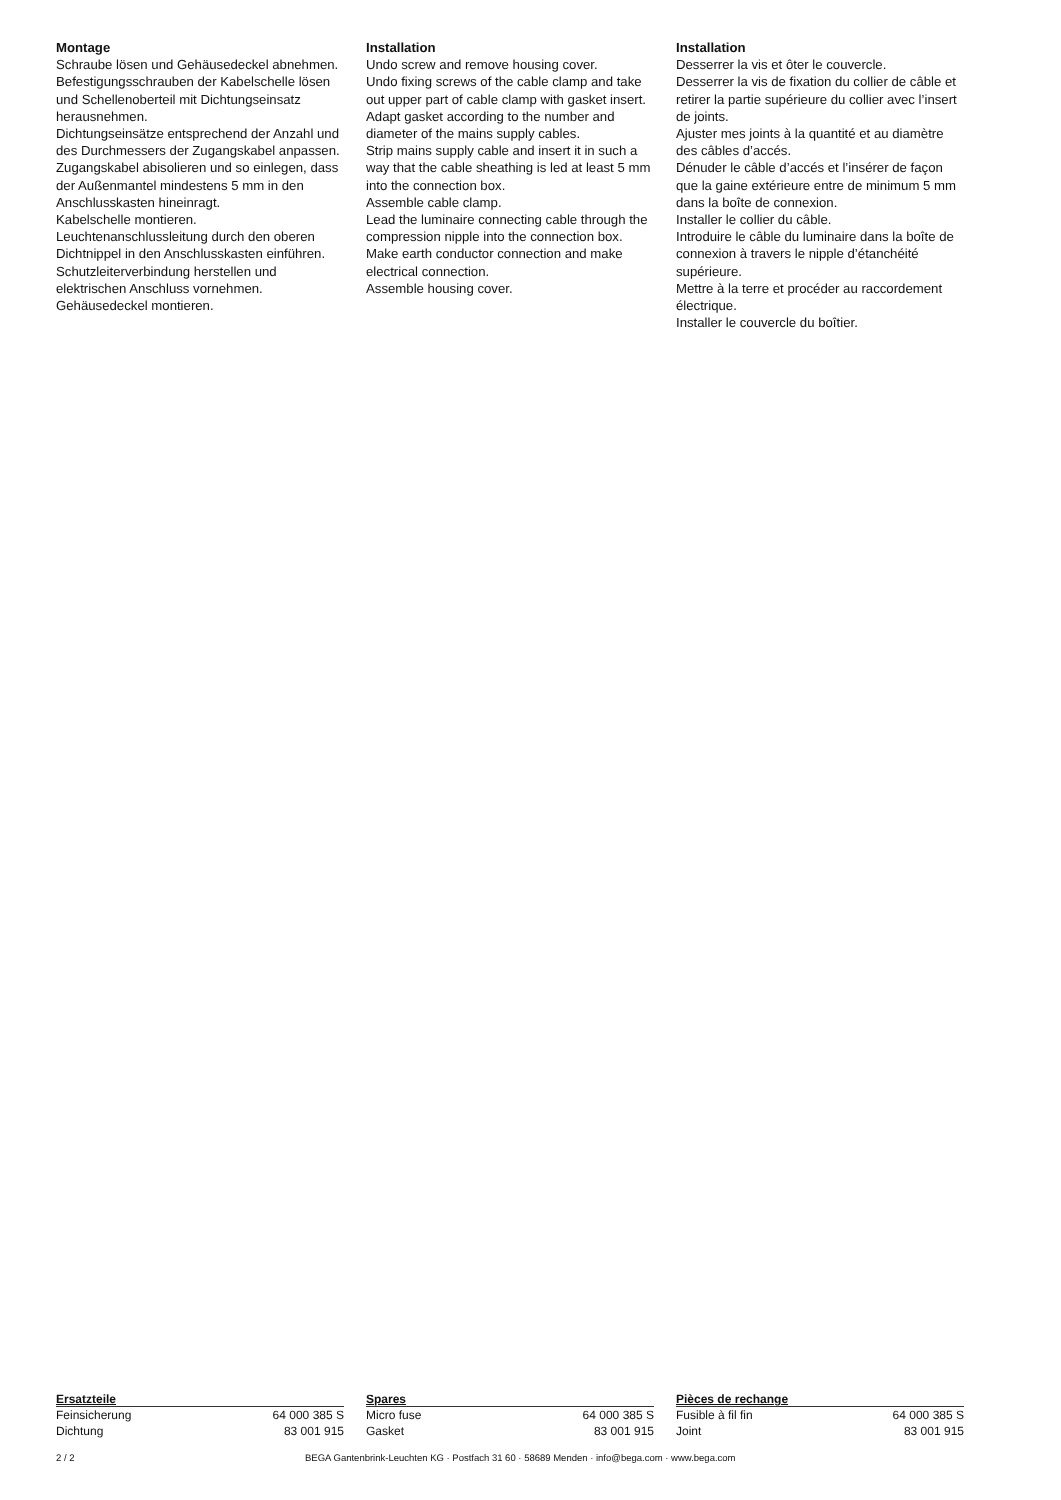Montage
Schraube lösen und Gehäusedeckel abnehmen.
Befestigungsschrauben der Kabelschelle lösen und Schellenoberteil mit Dichtungseinsatz herausnehmen.
Dichtungseinsätze entsprechend der Anzahl und des Durchmessers der Zugangskabel anpassen.
Zugangskabel abisolieren und so einlegen, dass der Außenmantel mindestens 5 mm in den Anschlusskasten hineinragt.
Kabelschelle montieren.
Leuchtenanschlussleitung durch den oberen Dichtnippel in den Anschlusskasten einführen.
Schutzleiterverbindung herstellen und elektrischen Anschluss vornehmen.
Gehäusedeckel montieren.
Installation
Undo screw and remove housing cover.
Undo fixing screws of the cable clamp and take out upper part of cable clamp with gasket insert.
Adapt gasket according to the number and diameter of the mains supply cables.
Strip mains supply cable and insert it in such a way that the cable sheathing is led at least 5 mm into the connection box.
Assemble cable clamp.
Lead the luminaire connecting cable through the compression nipple into the connection box.
Make earth conductor connection and make electrical connection.
Assemble housing cover.
Installation
Desserrer la vis et ôter le couvercle.
Desserrer la vis de fixation du collier de câble et retirer la partie supérieure du collier avec l’insert de joints.
Ajuster mes joints à la quantité et au diamètre des câbles d’accés.
Dénuder le câble d’accés et l’insérer de façon que la gaine extérieure entre de minimum 5 mm dans la boîte de connexion.
Installer le collier du câble.
Introduire le câble du luminaire dans la boîte de connexion à travers le nipple d’étanchéité supérieure.
Mettre à la terre et procéder au raccordement électrique.
Installer le couvercle du boîtier.
| Ersatzteile | |
| --- | --- |
| Feinsicherung | 64 000 385 S |
| Dichtung | 83 001 915 |
| Spares | |
| --- | --- |
| Micro fuse | 64 000 385 S |
| Gasket | 83 001 915 |
| Pièces de rechange | |
| --- | --- |
| Fusible à fil fin | 64 000 385 S |
| Joint | 83 001 915 |
2 / 2 BEGA Gantenbrink-Leuchten KG · Postfach 31 60 · 58689 Menden · info@bega.com · www.bega.com